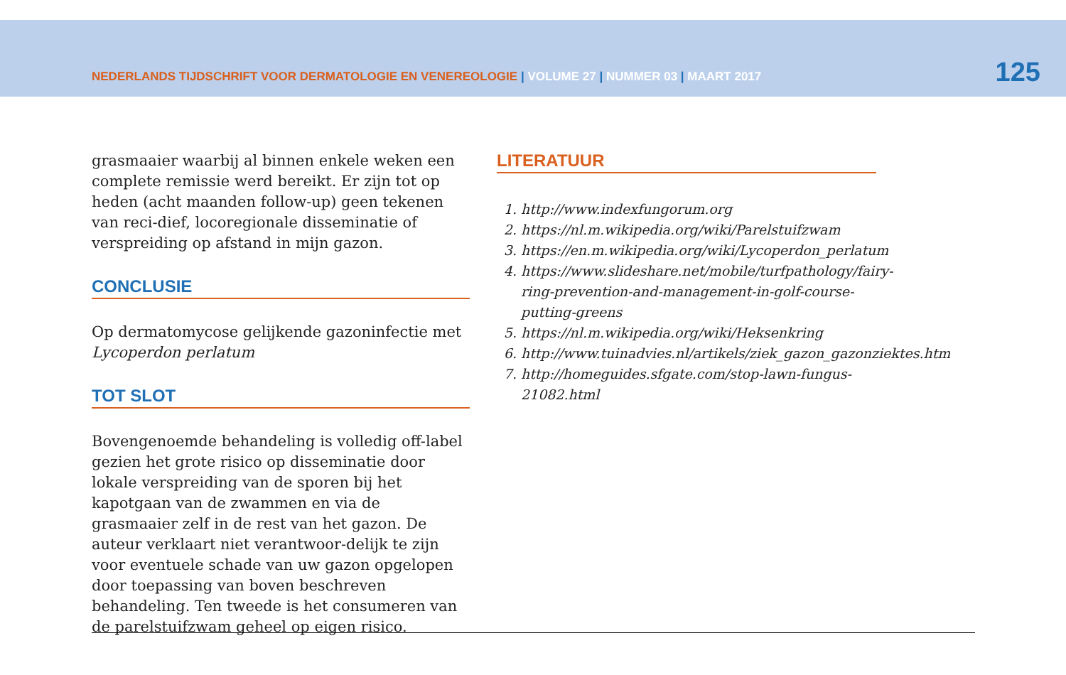NEDERLANDS TIJDSCHRIFT VOOR DERMATOLOGIE EN VENEREOLOGIE | VOLUME 27 | NUMMER 03 | MAART 2017
125
grasmaaier waarbij al binnen enkele weken een complete remissie werd bereikt. Er zijn tot op heden (acht maanden follow-up) geen tekenen van reci-dief, locoregionale disseminatie of verspreiding op afstand in mijn gazon.
CONCLUSIE
Op dermatomycose gelijkende gazoninfectie met Lycoperdon perlatum
TOT SLOT
Bovengenoemde behandeling is volledig off-label gezien het grote risico op disseminatie door lokale verspreiding van de sporen bij het kapotgaan van de zwammen en via de grasmaaier zelf in de rest van het gazon. De auteur verklaart niet verantwoor-delijk te zijn voor eventuele schade van uw gazon opgelopen door toepassing van boven beschreven behandeling. Ten tweede is het consumeren van de parelstuifzwam geheel op eigen risico.
LITERATUUR
1. http://www.indexfungorum.org
2. https://nl.m.wikipedia.org/wiki/Parelstuifzwam
3. https://en.m.wikipedia.org/wiki/Lycoperdon_perlatum
4. https://www.slideshare.net/mobile/turfpathology/fairy-ring-prevention-and-management-in-golf-course-putting-greens
5. https://nl.m.wikipedia.org/wiki/Heksenkring
6. http://www.tuinadvies.nl/artikels/ziek_gazon_gazonziektes.htm
7. http://homeguides.sfgate.com/stop-lawn-fungus-21082.html